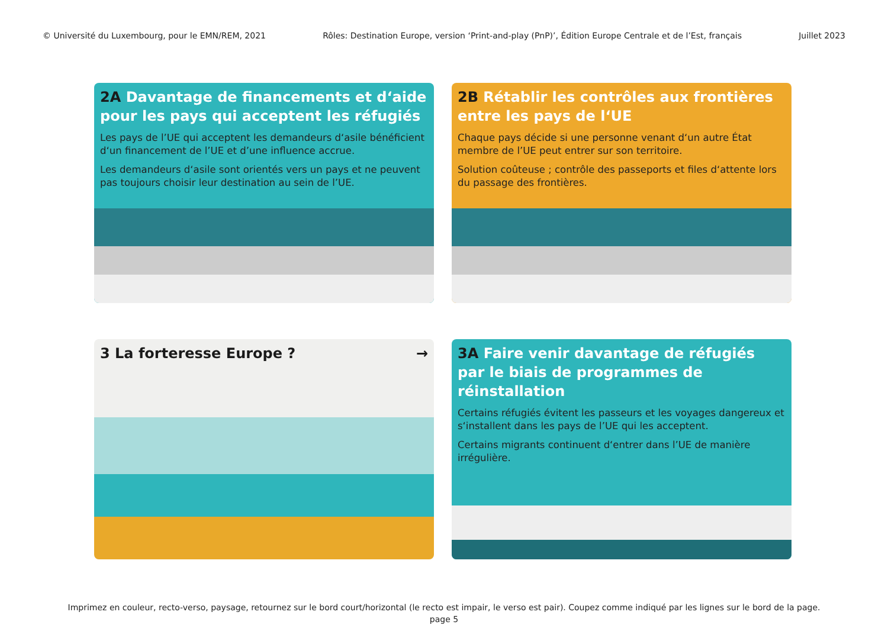© Université du Luxembourg, pour le EMN/REM, 2021 Rôles: Destination Europe, version ‘Print-and-play (PnP)’, Édition Europe Centrale et de l’Est, français Juillet 2023
2A Davantage de financements et d‘aide pour les pays qui acceptent les réfugiés
Les pays de l’UE qui acceptent les demandeurs d‘asile bénéficient d‘un financement de l’UE et d’une influence accrue.
Les demandeurs d‘asile sont orientés vers un pays et ne peuvent pas toujours choisir leur destination au sein de l’UE.
2B Rétablir les contrôles aux frontières entre les pays de l‘UE
Chaque pays décide si une personne venant d‘un autre État membre de l’UE peut entrer sur son territoire.
Solution coûteuse ; contrôle des passeports et files d‘attente lors du passage des frontières.
3 La forteresse Europe ? →
3A Faire venir davantage de réfugiés par le biais de programmes de réinstallation
Certains réfugiés évitent les passeurs et les voyages dangereux et s‘installent dans les pays de l’UE qui les acceptent.
Certains migrants continuent d‘entrer dans l’UE de manière irrégulière.
Imprimez en couleur, recto-verso, paysage, retournez sur le bord court/horizontal (le recto est impair, le verso est pair). Coupez comme indiqué par les lignes sur le bord de la page.
page 5